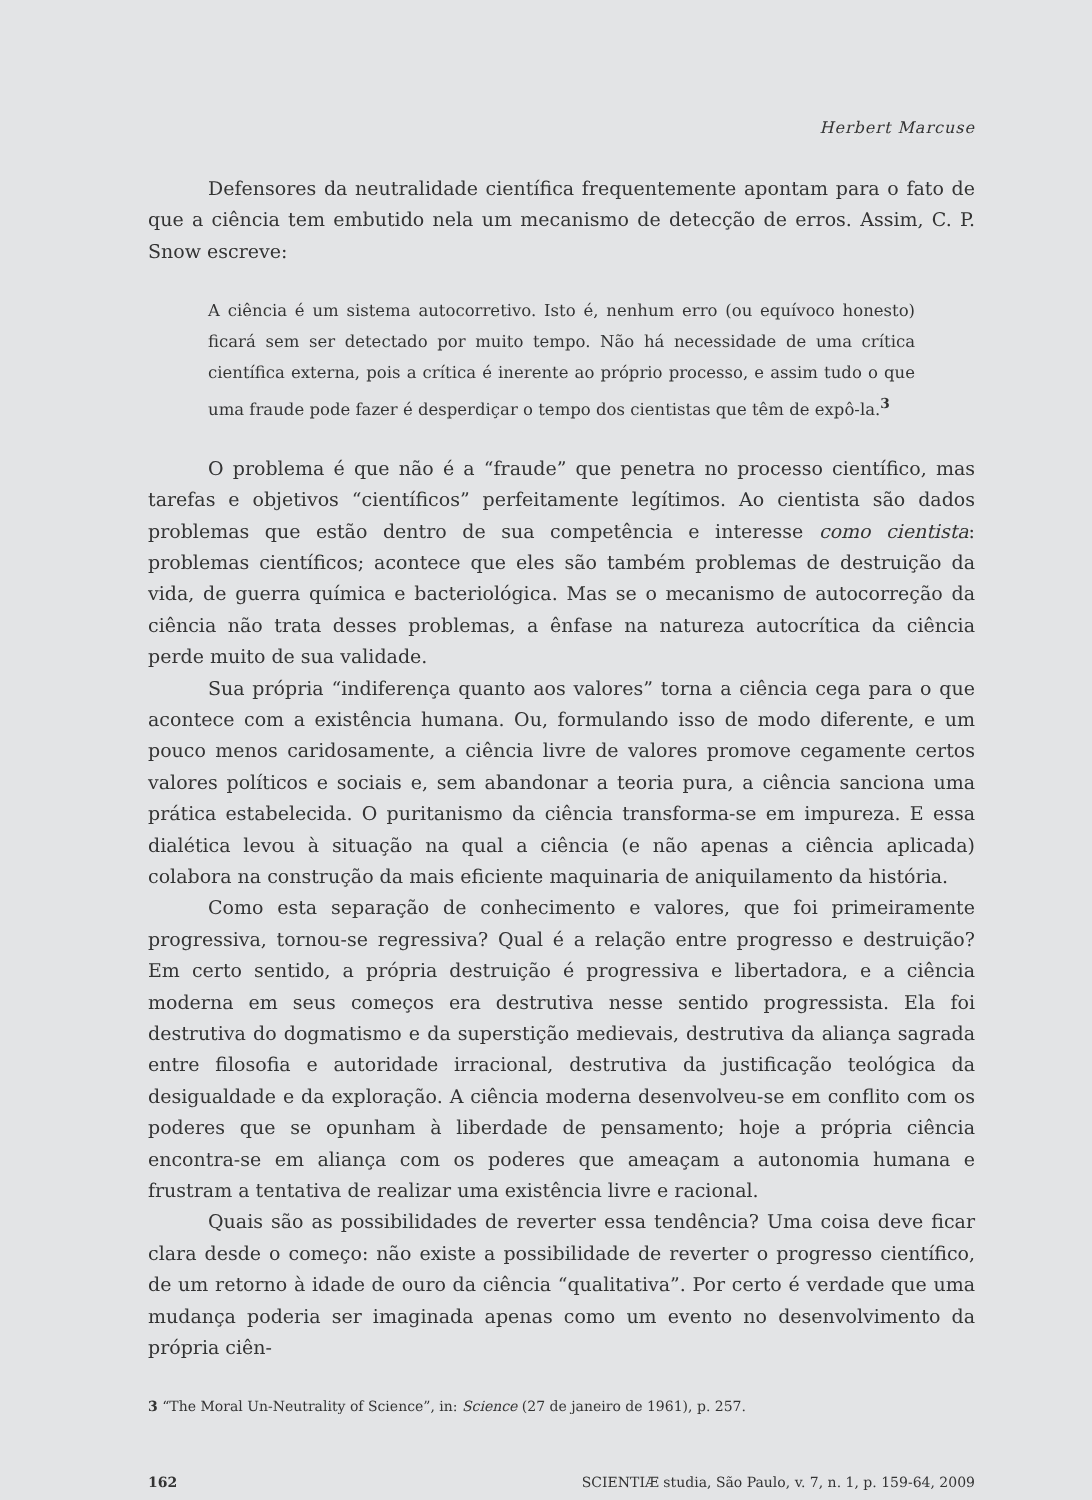Herbert Marcuse
Defensores da neutralidade científica frequentemente apontam para o fato de que a ciência tem embutido nela um mecanismo de detecção de erros. Assim, C. P. Snow escreve:
A ciência é um sistema autocorretivo. Isto é, nenhum erro (ou equívoco honesto) ficará sem ser detectado por muito tempo. Não há necessidade de uma crítica científica externa, pois a crítica é inerente ao próprio processo, e assim tudo o que uma fraude pode fazer é desperdiçar o tempo dos cientistas que têm de expô-la.<sup>3</sup>
O problema é que não é a “fraude” que penetra no processo científico, mas tarefas e objetivos “científicos” perfeitamente legítimos. Ao cientista são dados problemas que estão dentro de sua competência e interesse como cientista: problemas científicos; acontece que eles são também problemas de destruição da vida, de guerra química e bacteriológica. Mas se o mecanismo de autocorreção da ciência não trata desses problemas, a ênfase na natureza autocrítica da ciência perde muito de sua validade.
Sua própria “indiferença quanto aos valores” torna a ciência cega para o que acontece com a existência humana. Ou, formulando isso de modo diferente, e um pouco menos caridosamente, a ciência livre de valores promove cegamente certos valores políticos e sociais e, sem abandonar a teoria pura, a ciência sanciona uma prática estabelecida. O puritanismo da ciência transforma-se em impureza. E essa dialética levou à situação na qual a ciência (e não apenas a ciência aplicada) colabora na construção da mais eficiente maquinaria de aniquilamento da história.
Como esta separação de conhecimento e valores, que foi primeiramente progressiva, tornou-se regressiva? Qual é a relação entre progresso e destruição? Em certo sentido, a própria destruição é progressiva e libertadora, e a ciência moderna em seus começos era destrutiva nesse sentido progressista. Ela foi destrutiva do dogmatismo e da superstição medievais, destrutiva da aliança sagrada entre filosofia e autoridade irracional, destrutiva da justificação teológica da desigualdade e da exploração. A ciência moderna desenvolveu-se em conflito com os poderes que se opunham à liberdade de pensamento; hoje a própria ciência encontra-se em aliança com os poderes que ameaçam a autonomia humana e frustram a tentativa de realizar uma existência livre e racional.
Quais são as possibilidades de reverter essa tendência? Uma coisa deve ficar clara desde o começo: não existe a possibilidade de reverter o progresso científico, de um retorno à idade de ouro da ciência “qualitativa”. Por certo é verdade que uma mudança poderia ser imaginada apenas como um evento no desenvolvimento da própria ciên-
3 “The Moral Un-Neutrality of Science”, in: Science (27 de janeiro de 1961), p. 257.
162 SCIENTIÆ studia, São Paulo, v. 7, n. 1, p. 159-64, 2009